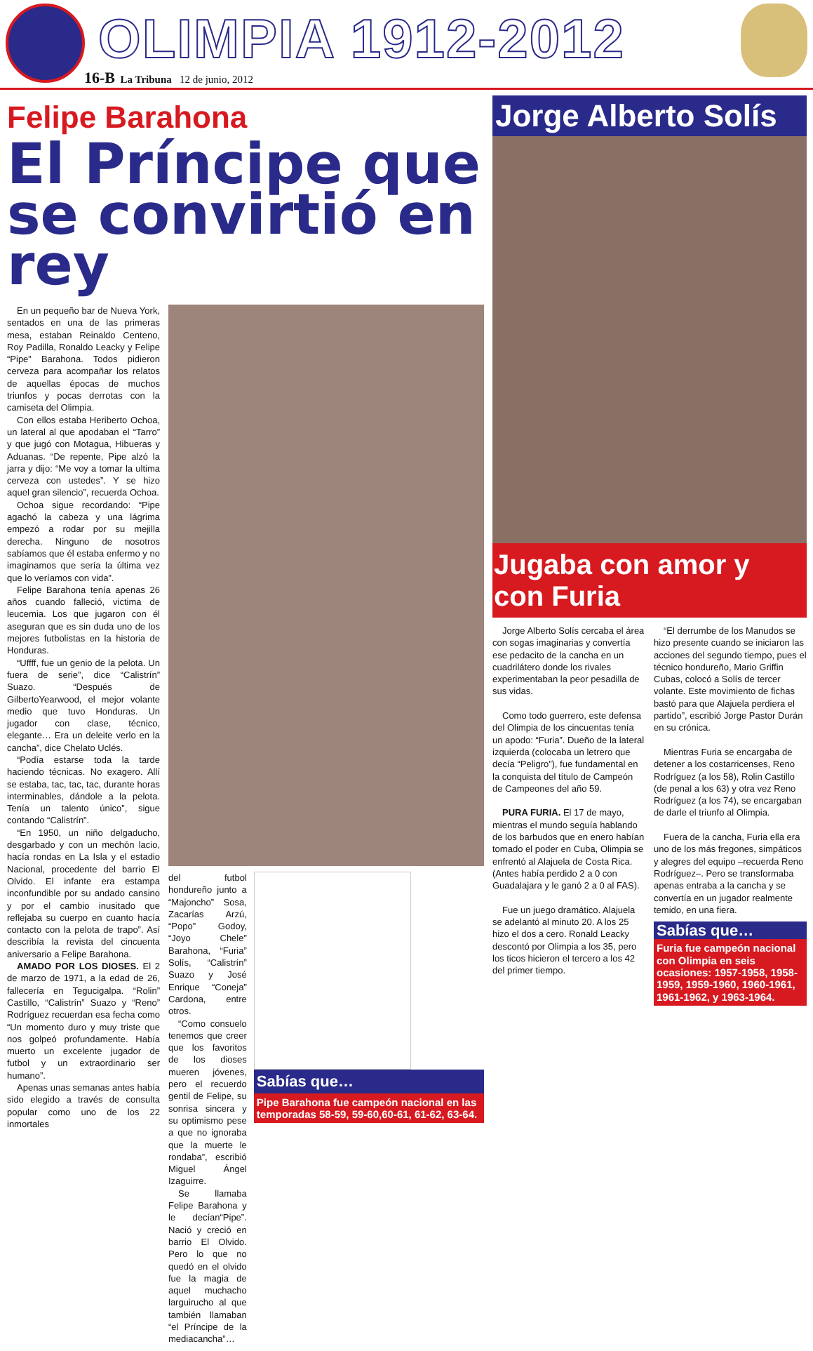OLIMPIA 1912-2012
16-B La Tribuna 12 de junio, 2012
Felipe Barahona
El Príncipe que se convirtió en rey
En un pequeño bar de Nueva York, sentados en una de las primeras mesa, estaban Reinaldo Centeno, Roy Padilla, Ronaldo Leacky y Felipe “Pipe” Barahona. Todos pidieron cerveza para acompañar los relatos de aquellas épocas de muchos triunfos y pocas derrotas con la camiseta del Olimpia.
Con ellos estaba Heriberto Ochoa, un lateral al que apodaban el “Tarro” y que jugó con Motagua, Hibueras y Aduanas. “De repente, Pipe alzó la jarra y dijo: “Me voy a tomar la ultima cerveza con ustedes”. Y se hizo aquel gran silencio”, recuerda Ochoa.
Ochoa sigue recordando: “Pipe agachó la cabeza y una lágrima empezó a rodar por su mejilla derecha. Ninguno de nosotros sabíamos que él estaba enfermo y no imaginamos que sería la última vez que lo veríamos con vida”.
Felipe Barahona tenía apenas 26 años cuando falleció, victima de leucemia. Los que jugaron con él aseguran que es sin duda uno de los mejores futbolistas en la historia de Honduras.
“Uffff, fue un genio de la pelota. Un fuera de serie”, dice “Calistrín” Suazo. “Después de GilbertoYearwood, el mejor volante medio que tuvo Honduras. Un jugador con clase, técnico, elegante… Era un deleite verlo en la cancha”, dice Chelato Uclés.
“Podía estarse toda la tarde haciendo técnicas. No exagero. Allí se estaba, tac, tac, tac, durante horas interminables, dándole a la pelota. Tenía un talento único”, sigue contando “Calistrín”.
“En 1950, un niño delgaducho, desgarbado y con un mechón lacio, hacía rondas en La Isla y el estadio Nacional, procedente del barrio El Olvido. El infante era estampa inconfundible por su andado cansino y por el cambio inusitado que reflejaba su cuerpo en cuanto hacía contacto con la pelota de trapo”. Así describía la revista del cincuenta aniversario a Felipe Barahona.
AMADO POR LOS DIOSES. El 2 de marzo de 1971, a la edad de 26, fallecería en Tegucigalpa. “Rolin” Castillo, “Calistrín” Suazo y “Reno” Rodríguez recuerdan esa fecha como “Un momento duro y muy triste que nos golpeó profundamente. Había muerto un excelente jugador de futbol y un extraordinario ser humano”.
Apenas unas semanas antes había sido elegido a través de consulta popular como uno de los 22 inmortales
del futbol hondureño junto a “Majoncho” Sosa, Zacarías Arzú, “Popo” Godoy, “Joyo Chele” Barahona, “Furia” Solís, “Calistrín” Suazo y José Enrique “Coneja” Cardona, entre otros.
“Como consuelo tenemos que creer que los favoritos de los dioses mueren jóvenes, pero el recuerdo gentil de Felipe, su sonrisa sincera y su optimismo pese a que no ignoraba que la muerte le rondaba”, escribió Miguel Ángel Izaguirre.
Se llamaba Felipe Barahona y le decían“Pipe”. Nació y creció en barrio El Olvido. Pero lo que no quedó en el olvido fue la magia de aquel muchacho larguirucho al que también llamaban “el Príncipe de la mediacancha”…
Sabías que…
Pipe Barahona fue campeón nacional en las temporadas 58-59, 59-60,60-61, 61-62, 63-64.
Jorge Alberto Solís
Jugaba con amor y con Furia
Jorge Alberto Solís cercaba el área con sogas imaginarias y convertía ese pedacito de la cancha en un cuadrilátero donde los rivales experimentaban la peor pesadilla de sus vidas.
Como todo guerrero, este defensa del Olimpia de los cincuentas tenía un apodo: “Furia”. Dueño de la lateral izquierda (colocaba un letrero que decía “Peligro”), fue fundamental en la conquista del título de Campeón de Campeones del año 59.
PURA FURIA. El 17 de mayo, mientras el mundo seguía hablando de los barbudos que en enero habían tomado el poder en Cuba, Olimpia se enfrentó al Alajuela de Costa Rica. (Antes había perdido 2 a 0 con Guadalajara y le ganó 2 a 0 al FAS).
Fue un juego dramático. Alajuela se adelantó al minuto 20. A los 25 hizo el dos a cero. Ronald Leacky descontó por Olimpia a los 35, pero los ticos hicieron el tercero a los 42 del primer tiempo.
“El derrumbe de los Manudos se hizo presente cuando se iniciaron las acciones del segundo tiempo, pues el técnico hondureño, Mario Griffin Cubas, colocó a Solís de tercer volante. Este movimiento de fichas bastó para que Alajuela perdiera el partido”, escribió Jorge Pastor Durán en su crónica.
Mientras Furia se encargaba de detener a los costarricenses, Reno Rodríguez (a los 58), Rolin Castillo (de penal a los 63) y otra vez Reno Rodríguez (a los 74), se encargaban de darle el triunfo al Olimpia.
Fuera de la cancha, Furia ella era uno de los más fregones, simpáticos y alegres del equipo –recuerda Reno Rodríguez–. Pero se transformaba apenas entraba a la cancha y se convertía en un jugador realmente temido, en una fiera.
Sabías que…
Furia fue campeón nacional con Olimpia en seis ocasiones: 1957-1958, 1958-1959, 1959-1960, 1960-1961, 1961-1962, y 1963-1964.